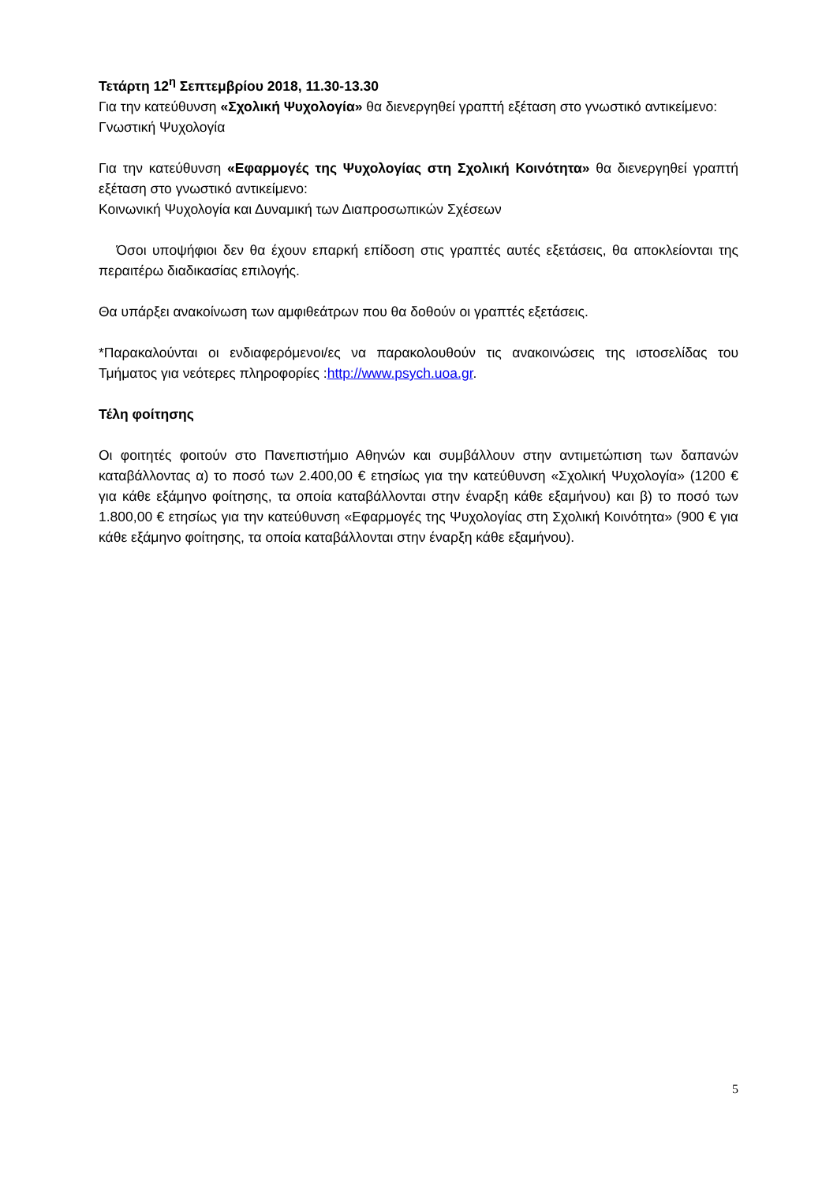Τετάρτη 12<sup>η</sup> Σεπτεμβρίου 2018, 11.30-13.30
Για την κατεύθυνση «Σχολική Ψυχολογία» θα διενεργηθεί γραπτή εξέταση στο γνωστικό αντικείμενο:
Γνωστική Ψυχολογία
Για την κατεύθυνση «Εφαρμογές της Ψυχολογίας στη Σχολική Κοινότητα» θα διενεργηθεί γραπτή εξέταση στο γνωστικό αντικείμενο:
Κοινωνική Ψυχολογία και Δυναμική των Διαπροσωπικών Σχέσεων
Όσοι υποψήφιοι δεν θα έχουν επαρκή επίδοση στις γραπτές αυτές εξετάσεις, θα αποκλείονται της περαιτέρω διαδικασίας επιλογής.
Θα υπάρξει ανακοίνωση των αμφιθεάτρων που θα δοθούν οι γραπτές εξετάσεις.
*Παρακαλούνται οι ενδιαφερόμενοι/ες να παρακολουθούν τις ανακοινώσεις της ιστοσελίδας του Τμήματος για νεότερες πληροφορίες :http://www.psych.uoa.gr.
Τέλη φοίτησης
Οι φοιτητές φοιτούν στο Πανεπιστήμιο Αθηνών και συμβάλλουν στην αντιμετώπιση των δαπανών καταβάλλοντας α) το ποσό των 2.400,00 € ετησίως για την κατεύθυνση «Σχολική Ψυχολογία» (1200 € για κάθε εξάμηνο φοίτησης, τα οποία καταβάλλονται στην έναρξη κάθε εξαμήνου) και β) το ποσό των 1.800,00 € ετησίως για την κατεύθυνση «Εφαρμογές της Ψυχολογίας στη Σχολική Κοινότητα» (900 € για κάθε εξάμηνο φοίτησης, τα οποία καταβάλλονται στην έναρξη κάθε εξαμήνου).
5